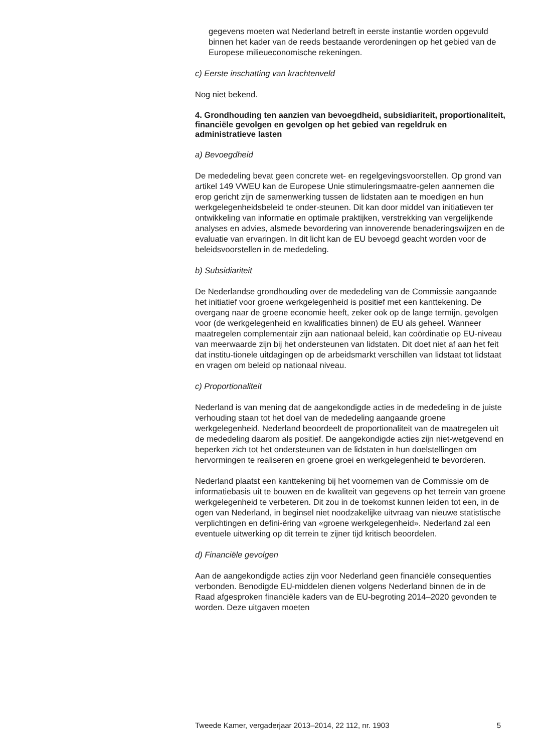gegevens moeten wat Nederland betreft in eerste instantie worden opgevuld binnen het kader van de reeds bestaande verordeningen op het gebied van de Europese milieueconomische rekeningen.
c) Eerste inschatting van krachtenveld
Nog niet bekend.
4. Grondhouding ten aanzien van bevoegdheid, subsidiariteit, proportionaliteit, financiële gevolgen en gevolgen op het gebied van regeldruk en administratieve lasten
a) Bevoegdheid
De mededeling bevat geen concrete wet- en regelgevingsvoorstellen. Op grond van artikel 149 VWEU kan de Europese Unie stimuleringsmaatre-gelen aannemen die erop gericht zijn de samenwerking tussen de lidstaten aan te moedigen en hun werkgelegenheidsbeleid te onder-steunen. Dit kan door middel van initiatieven ter ontwikkeling van informatie en optimale praktijken, verstrekking van vergelijkende analyses en advies, alsmede bevordering van innoverende benaderingswijzen en de evaluatie van ervaringen. In dit licht kan de EU bevoegd geacht worden voor de beleidsvoorstellen in de mededeling.
b) Subsidiariteit
De Nederlandse grondhouding over de mededeling van de Commissie aangaande het initiatief voor groene werkgelegenheid is positief met een kanttekening. De overgang naar de groene economie heeft, zeker ook op de lange termijn, gevolgen voor (de werkgelegenheid en kwalificaties binnen) de EU als geheel. Wanneer maatregelen complementair zijn aan nationaal beleid, kan coördinatie op EU-niveau van meerwaarde zijn bij het ondersteunen van lidstaten. Dit doet niet af aan het feit dat institu-tionele uitdagingen op de arbeidsmarkt verschillen van lidstaat tot lidstaat en vragen om beleid op nationaal niveau.
c) Proportionaliteit
Nederland is van mening dat de aangekondigde acties in de mededeling in de juiste verhouding staan tot het doel van de mededeling aangaande groene werkgelegenheid. Nederland beoordeelt de proportionaliteit van de maatregelen uit de mededeling daarom als positief. De aangekondigde acties zijn niet-wetgevend en beperken zich tot het ondersteunen van de lidstaten in hun doelstellingen om hervormingen te realiseren en groene groei en werkgelegenheid te bevorderen.
Nederland plaatst een kanttekening bij het voornemen van de Commissie om de informatiebasis uit te bouwen en de kwaliteit van gegevens op het terrein van groene werkgelegenheid te verbeteren. Dit zou in de toekomst kunnen leiden tot een, in de ogen van Nederland, in beginsel niet noodzakelijke uitvraag van nieuwe statistische verplichtingen en defini-ëring van «groene werkgelegenheid». Nederland zal een eventuele uitwerking op dit terrein te zijner tijd kritisch beoordelen.
d) Financiële gevolgen
Aan de aangekondigde acties zijn voor Nederland geen financiële consequenties verbonden. Benodigde EU-middelen dienen volgens Nederland binnen de in de Raad afgesproken financiële kaders van de EU-begroting 2014–2020 gevonden te worden. Deze uitgaven moeten
Tweede Kamer, vergaderjaar 2013–2014, 22 112, nr. 1903 5